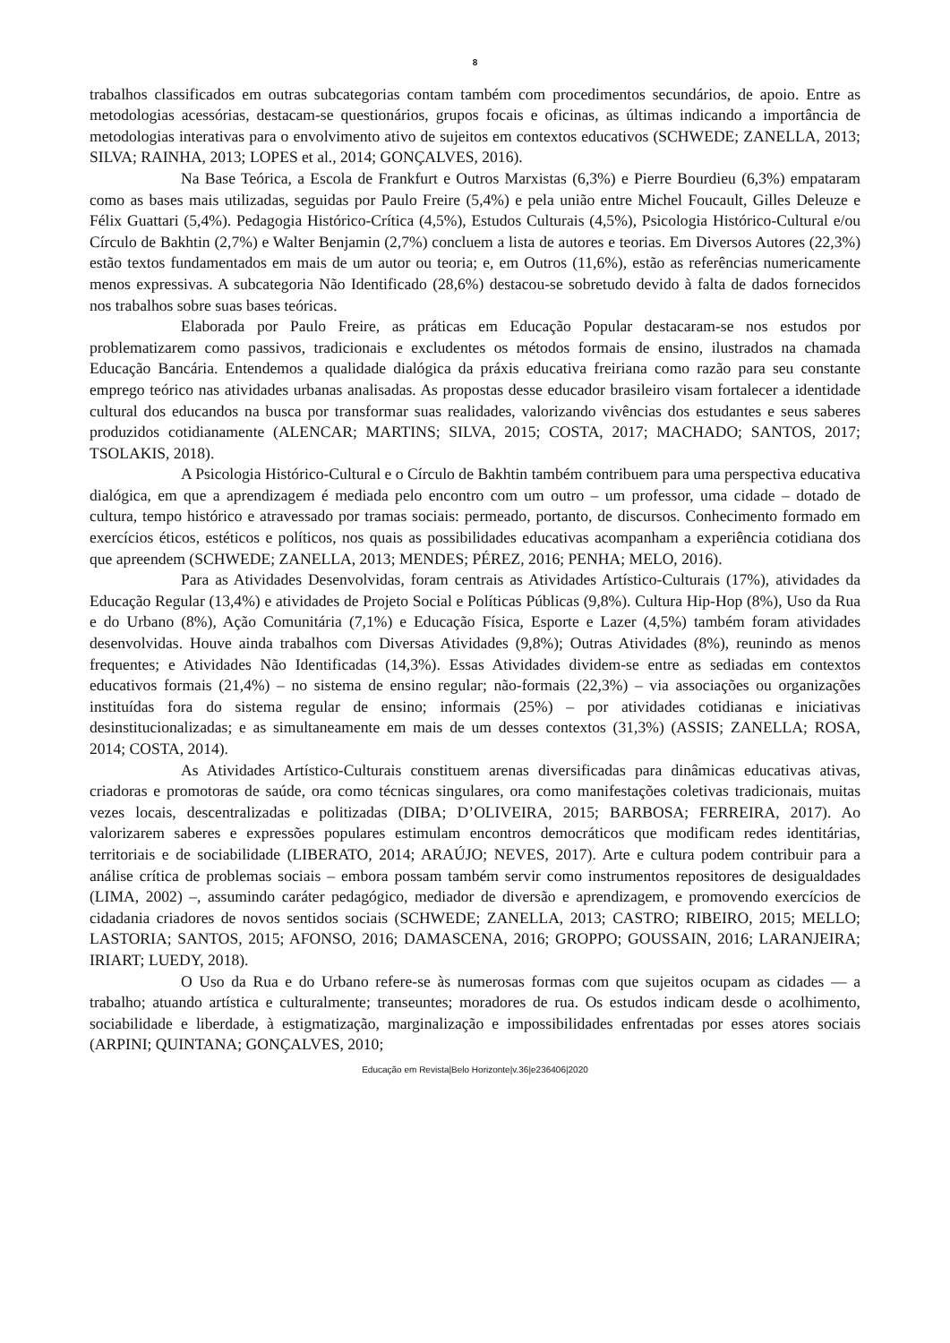8
trabalhos classificados em outras subcategorias contam também com procedimentos secundários, de apoio. Entre as metodologias acessórias, destacam-se questionários, grupos focais e oficinas, as últimas indicando a importância de metodologias interativas para o envolvimento ativo de sujeitos em contextos educativos (SCHWEDE; ZANELLA, 2013; SILVA; RAINHA, 2013; LOPES et al., 2014; GONÇALVES, 2016).
Na Base Teórica, a Escola de Frankfurt e Outros Marxistas (6,3%) e Pierre Bourdieu (6,3%) empataram como as bases mais utilizadas, seguidas por Paulo Freire (5,4%) e pela união entre Michel Foucault, Gilles Deleuze e Félix Guattari (5,4%). Pedagogia Histórico-Crítica (4,5%), Estudos Culturais (4,5%), Psicologia Histórico-Cultural e/ou Círculo de Bakhtin (2,7%) e Walter Benjamin (2,7%) concluem a lista de autores e teorias. Em Diversos Autores (22,3%) estão textos fundamentados em mais de um autor ou teoria; e, em Outros (11,6%), estão as referências numericamente menos expressivas. A subcategoria Não Identificado (28,6%) destacou-se sobretudo devido à falta de dados fornecidos nos trabalhos sobre suas bases teóricas.
Elaborada por Paulo Freire, as práticas em Educação Popular destacaram-se nos estudos por problematizarem como passivos, tradicionais e excludentes os métodos formais de ensino, ilustrados na chamada Educação Bancária. Entendemos a qualidade dialógica da práxis educativa freiriana como razão para seu constante emprego teórico nas atividades urbanas analisadas. As propostas desse educador brasileiro visam fortalecer a identidade cultural dos educandos na busca por transformar suas realidades, valorizando vivências dos estudantes e seus saberes produzidos cotidianamente (ALENCAR; MARTINS; SILVA, 2015; COSTA, 2017; MACHADO; SANTOS, 2017; TSOLAKIS, 2018).
A Psicologia Histórico-Cultural e o Círculo de Bakhtin também contribuem para uma perspectiva educativa dialógica, em que a aprendizagem é mediada pelo encontro com um outro – um professor, uma cidade – dotado de cultura, tempo histórico e atravessado por tramas sociais: permeado, portanto, de discursos. Conhecimento formado em exercícios éticos, estéticos e políticos, nos quais as possibilidades educativas acompanham a experiência cotidiana dos que apreendem (SCHWEDE; ZANELLA, 2013; MENDES; PÉREZ, 2016; PENHA; MELO, 2016).
Para as Atividades Desenvolvidas, foram centrais as Atividades Artístico-Culturais (17%), atividades da Educação Regular (13,4%) e atividades de Projeto Social e Políticas Públicas (9,8%). Cultura Hip-Hop (8%), Uso da Rua e do Urbano (8%), Ação Comunitária (7,1%) e Educação Física, Esporte e Lazer (4,5%) também foram atividades desenvolvidas. Houve ainda trabalhos com Diversas Atividades (9,8%); Outras Atividades (8%), reunindo as menos frequentes; e Atividades Não Identificadas (14,3%). Essas Atividades dividem-se entre as sediadas em contextos educativos formais (21,4%) – no sistema de ensino regular; não-formais (22,3%) – via associações ou organizações instituídas fora do sistema regular de ensino; informais (25%) – por atividades cotidianas e iniciativas desinstitucionalizadas; e as simultaneamente em mais de um desses contextos (31,3%) (ASSIS; ZANELLA; ROSA, 2014; COSTA, 2014).
As Atividades Artístico-Culturais constituem arenas diversificadas para dinâmicas educativas ativas, criadoras e promotoras de saúde, ora como técnicas singulares, ora como manifestações coletivas tradicionais, muitas vezes locais, descentralizadas e politizadas (DIBA; D’OLIVEIRA, 2015; BARBOSA; FERREIRA, 2017). Ao valorizarem saberes e expressões populares estimulam encontros democráticos que modificam redes identitárias, territoriais e de sociabilidade (LIBERATO, 2014; ARAÚJO; NEVES, 2017). Arte e cultura podem contribuir para a análise crítica de problemas sociais – embora possam também servir como instrumentos repositores de desigualdades (LIMA, 2002) –, assumindo caráter pedagógico, mediador de diversão e aprendizagem, e promovendo exercícios de cidadania criadores de novos sentidos sociais (SCHWEDE; ZANELLA, 2013; CASTRO; RIBEIRO, 2015; MELLO; LASTORIA; SANTOS, 2015; AFONSO, 2016; DAMASCENA, 2016; GROPPO; GOUSSAIN, 2016; LARANJEIRA; IRIART; LUEDY, 2018).
O Uso da Rua e do Urbano refere-se às numerosas formas com que sujeitos ocupam as cidades — a trabalho; atuando artística e culturalmente; transeuntes; moradores de rua. Os estudos indicam desde o acolhimento, sociabilidade e liberdade, à estigmatização, marginalização e impossibilidades enfrentadas por esses atores sociais (ARPINI; QUINTANA; GONÇALVES, 2010;
Educação em Revista|Belo Horizonte|v.36|e236406|2020